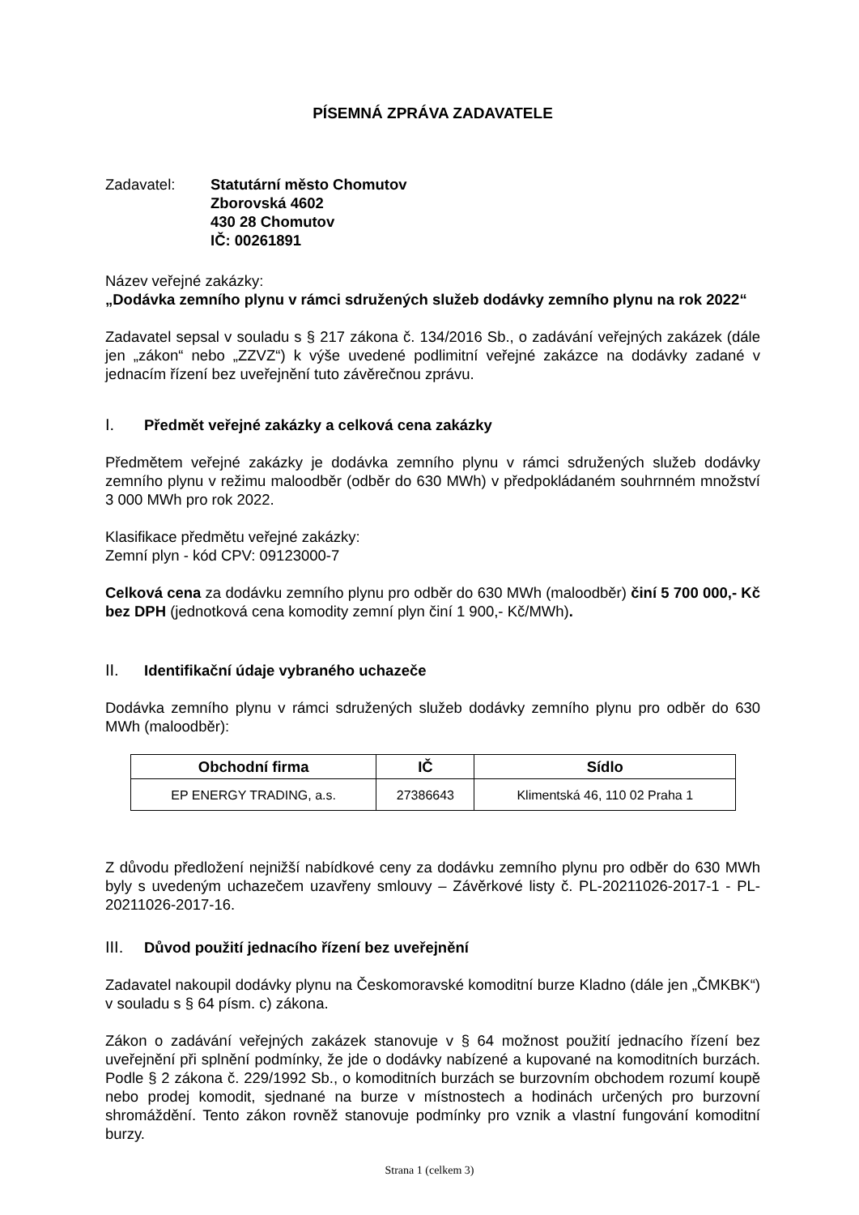PÍSEMNÁ ZPRÁVA ZADAVATELE
Zadavatel: Statutární město Chomutov
Zborovská 4602
430 28 Chomutov
IČ: 00261891
Název veřejné zakázky:
„Dodávka zemního plynu v rámci sdružených služeb dodávky zemního plynu na rok 2022“
Zadavatel sepsal v souladu s § 217 zákona č. 134/2016 Sb., o zadávání veřejných zakázek (dále jen „zákon“ nebo „ZZVZ“) k výše uvedené podlimitní veřejné zakázce na dodávky zadané v jednacím řízení bez uveřejnění tuto závěrečnou zprávu.
I. Předmět veřejné zakázky a celková cena zakázky
Předmětem veřejné zakázky je dodávka zemního plynu v rámci sdružených služeb dodávky zemního plynu v režimu maloodběr (odběr do 630 MWh) v předpokládaném souhrnném množství 3 000 MWh pro rok 2022.
Klasifikace předmětu veřejné zakázky:
Zemní plyn - kód CPV: 09123000-7
Celková cena za dodávku zemního plynu pro odběr do 630 MWh (maloodběr) činí 5 700 000,- Kč bez DPH (jednotková cena komodity zemní plyn činí 1 900,- Kč/MWh).
II. Identifikační údaje vybraného uchazeče
Dodávka zemního plynu v rámci sdružených služeb dodávky zemního plynu pro odběr do 630 MWh (maloodběr):
| Obchodní firma | IČ | Sídlo |
| --- | --- | --- |
| EP ENERGY TRADING, a.s. | 27386643 | Klimentská 46, 110 02 Praha 1 |
Z důvodu předložení nejnižší nabídkové ceny za dodávku zemního plynu pro odběr do 630 MWh byly s uvedeným uchazečem uzavřeny smlouvy – Závěrkové listy č. PL-20211026-2017-1 - PL-20211026-2017-16.
III. Důvod použití jednacího řízení bez uveřejnění
Zadavatel nakoupil dodávky plynu na Českomoravské komoditní burze Kladno (dále jen „ČMKBK“) v souladu s § 64 písm. c) zákona.
Zákon o zadávání veřejných zakázek stanovuje v § 64 možnost použití jednacího řízení bez uveřejnění při splnění podmínky, že jde o dodávky nabízené a kupované na komoditních burzách. Podle § 2 zákona č. 229/1992 Sb., o komoditních burzách se burzovním obchodem rozumí koupě nebo prodej komodit, sjednané na burze v místnostech a hodinách určených pro burzovní shromáždění. Tento zákon rovněž stanovuje podmínky pro vznik a vlastní fungování komoditní burzy.
Strana 1 (celkem 3)